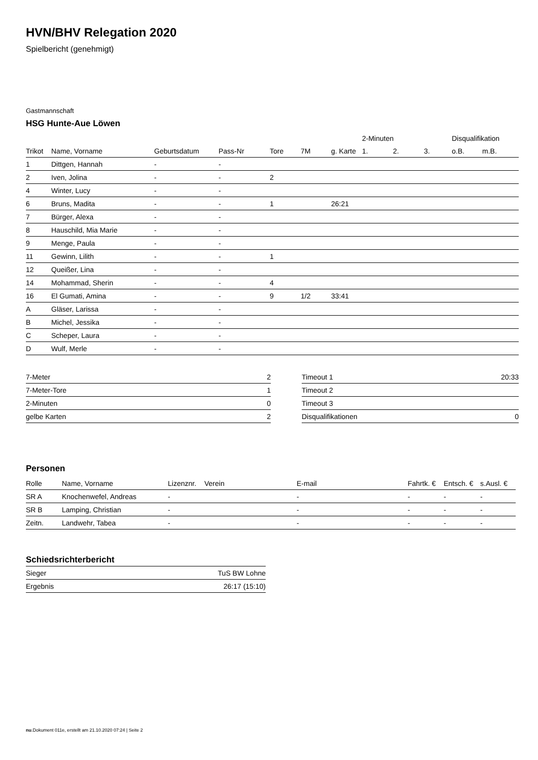HVN/BHV Relegation 2020
Spielbericht (genehmigt)
Gastmannschaft
HSG Hunte-Aue Löwen
| | | | | | | | 2-Minuten | | | Disqualifikation | |
| --- | --- | --- | --- | --- | --- | --- | --- | --- | --- | --- | --- |
| Trikot | Name, Vorname | Geburtsdatum | Pass-Nr | Tore | 7M | g. Karte | 1. | 2. | 3. | o.B. | m.B. |
| 1 | Dittgen, Hannah | - | - | | | | | | | | |
| 2 | Iven, Jolina | - | - | 2 | | | | | | | |
| 4 | Winter, Lucy | - | - | | | | | | | | |
| 6 | Bruns, Madita | - | - | 1 | | 26:21 | | | | | |
| 7 | Bürger, Alexa | - | - | | | | | | | | |
| 8 | Hauschild, Mia Marie | - | - | | | | | | | | |
| 9 | Menge, Paula | - | - | | | | | | | | |
| 11 | Gewinn, Lilith | - | - | 1 | | | | | | | |
| 12 | Queißer, Lina | - | - | | | | | | | | |
| 14 | Mohammad, Sherin | - | - | 4 | | | | | | | |
| 16 | El Gumati, Amina | - | - | 9 | 1/2 | 33:41 | | | | | |
| A | Gläser, Larissa | - | - | | | | | | | | |
| B | Michel, Jessika | - | - | | | | | | | | |
| C | Scheper, Laura | - | - | | | | | | | | |
| D | Wulf, Merle | - | - | | | | | | | | |
| 7-Meter | 2 |
| 7-Meter-Tore | 1 |
| 2-Minuten | 0 |
| gelbe Karten | 2 |
| Timeout 1 | 20:33 |
| Timeout 2 | |
| Timeout 3 | |
| Disqualifikationen | 0 |
Personen
| Rolle | Name, Vorname | Lizenznr. | Verein | E-mail | Fahrtk. € | Entsch. € | s.Ausl. € |
| --- | --- | --- | --- | --- | --- | --- | --- |
| SR A | Knochenwefel, Andreas | - | | - | - | - | - |
| SR B | Lamping, Christian | - | | - | - | - | - |
| Zeitn. | Landwehr, Tabea | - | | - | - | - | - |
Schiedsrichterbericht
| Sieger | TuS BW Lohne |
| Ergebnis | 26:17 (15:10) |
nu.Dokument 011e, erstellt am 21.10.2020 07:24 | Seite 2